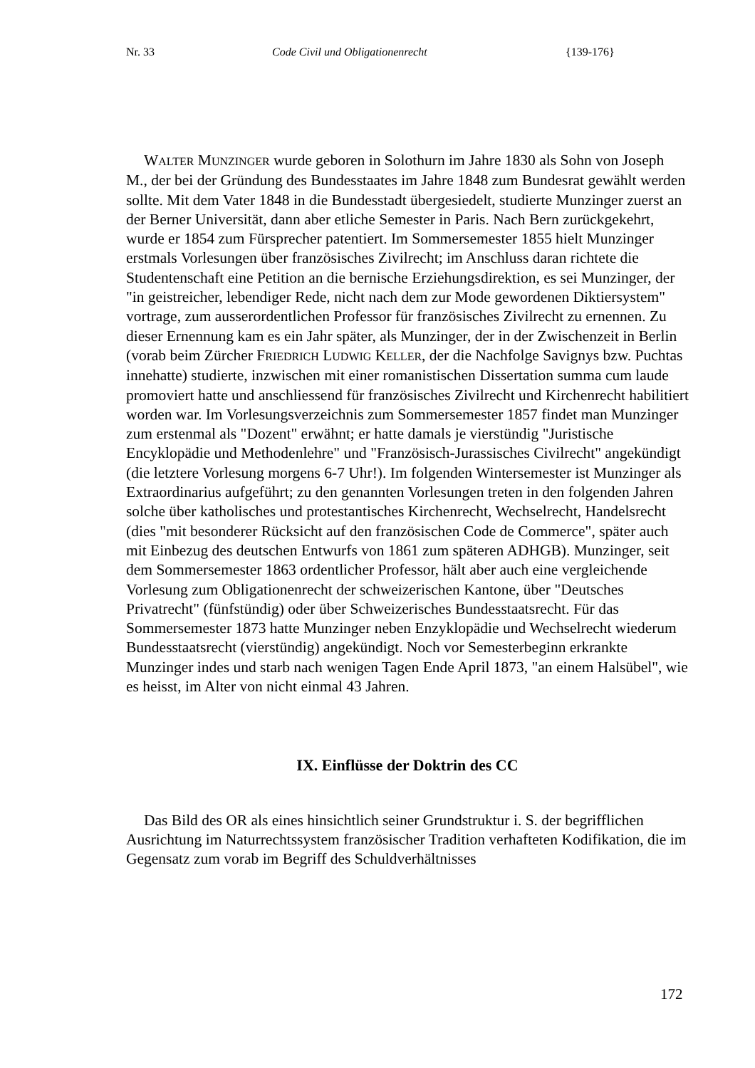Nr. 33 Code Civil und Obligationenrecht {139-176}
WALTER MUNZINGER wurde geboren in Solothurn im Jahre 1830 als Sohn von Joseph M., der bei der Gründung des Bundesstaates im Jahre 1848 zum Bundesrat gewählt werden sollte. Mit dem Vater 1848 in die Bundesstadt übergesiedelt, studierte Munzinger zuerst an der Berner Universität, dann aber etliche Semester in Paris. Nach Bern zurückgekehrt, wurde er 1854 zum Fürsprecher patentiert. Im Sommersemester 1855 hielt Munzinger erstmals Vorlesungen über französisches Zivilrecht; im Anschluss daran richtete die Studentenschaft eine Petition an die bernische Erziehungsdirektion, es sei Munzinger, der "in geistreicher, lebendiger Rede, nicht nach dem zur Mode gewordenen Diktiersystem" vortrage, zum ausserordentlichen Professor für französisches Zivilrecht zu ernennen. Zu dieser Ernennung kam es ein Jahr später, als Munzinger, der in der Zwischenzeit in Berlin (vorab beim Zürcher FRIEDRICH LUDWIG KELLER, der die Nachfolge Savignys bzw. Puchtas innehatte) studierte, inzwischen mit einer romanistischen Dissertation summa cum laude promoviert hatte und anschliessend für französisches Zivilrecht und Kirchenrecht habilitiert worden war. Im Vorlesungsverzeichnis zum Sommersemester 1857 findet man Munzinger zum erstenmal als "Dozent" erwähnt; er hatte damals je vierstündig "Juristische Encyklopädie und Methodenlehre" und "Französisch-Jurassisches Civilrecht" angekündigt (die letztere Vorlesung morgens 6-7 Uhr!). Im folgenden Wintersemester ist Munzinger als Extraordinarius aufgeführt; zu den genannten Vorlesungen treten in den folgenden Jahren solche über katholisches und protestantisches Kirchenrecht, Wechselrecht, Handelsrecht (dies "mit besonderer Rücksicht auf den französischen Code de Commerce", später auch mit Einbezug des deutschen Entwurfs von 1861 zum späteren ADHGB). Munzinger, seit dem Sommersemester 1863 ordentlicher Professor, hält aber auch eine vergleichende Vorlesung zum Obligationenrecht der schweizerischen Kantone, über "Deutsches Privatrecht" (fünfstündig) oder über Schweizerisches Bundesstaatsrecht. Für das Sommersemester 1873 hatte Munzinger neben Enzyklopädie und Wechselrecht wiederum Bundesstaatsrecht (vierstündig) angekündigt. Noch vor Semesterbeginn erkrankte Munzinger indes und starb nach wenigen Tagen Ende April 1873, "an einem Halsübel", wie es heisst, im Alter von nicht einmal 43 Jahren.
IX. Einflüsse der Doktrin des CC
Das Bild des OR als eines hinsichtlich seiner Grundstruktur i. S. der begrifflichen Ausrichtung im Naturrechtssystem französischer Tradition verhafteten Kodifikation, die im Gegensatz zum vorab im Begriff des Schuldverhältnisses
172